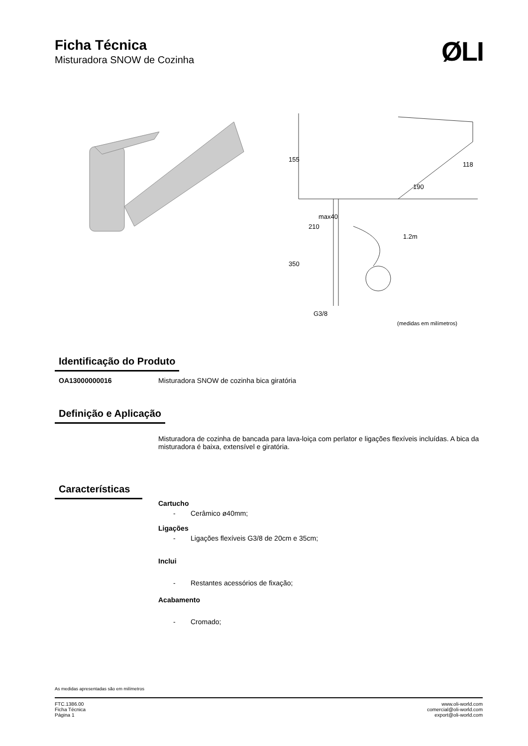Ficha Técnica
Misturadora SNOW de Cozinha
ØLI
155
190
118
210
max40
350
1.2m
G3/8
(medidas em milímetros)
Identificação do Produto
OA13000000016 Misturadora SNOW de cozinha bica giratória
Definição e Aplicação
Misturadora de cozinha de bancada para lava-loiça com perlator e ligações flexíveis incluídas. A bica da misturadora é baixa, extensível e giratória.
Características
Cartucho
- Cerâmico ø40mm;
Ligações
- Ligações flexíveis G3/8 de 20cm e 35cm;
Inclui
- Restantes acessórios de fixação;
Acabamento
- Cromado;
As medidas apresentadas são em milímetros
FTC.1386.00
Ficha Técnica
Página 1
www.oli-world.com
comercial@oli-world.com
export@oli-world.com